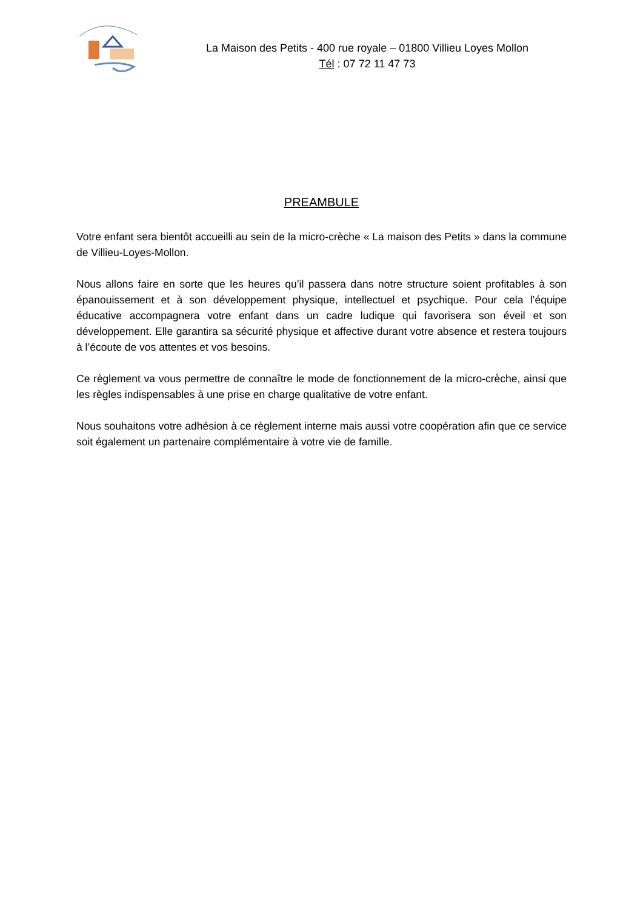La Maison des Petits - 400 rue royale – 01800 Villieu Loyes Mollon
Tél : 07 72 11 47 73
PREAMBULE
Votre enfant sera bientôt accueilli au sein de la micro-crèche « La maison des Petits » dans la commune de Villieu-Loyes-Mollon.
Nous allons faire en sorte que les heures qu’il passera dans notre structure soient profitables à son épanouissement et à son développement physique, intellectuel et psychique. Pour cela l’équipe éducative accompagnera votre enfant dans un cadre ludique qui favorisera son éveil et son développement. Elle garantira sa sécurité physique et affective durant votre absence et restera toujours à l’écoute de vos attentes et vos besoins.
Ce règlement va vous permettre de connaître le mode de fonctionnement de la micro-crèche, ainsi que les règles indispensables à une prise en charge qualitative de votre enfant.
Nous souhaitons votre adhésion à ce règlement interne mais aussi votre coopération afin que ce service soit également un partenaire complémentaire à votre vie de famille.